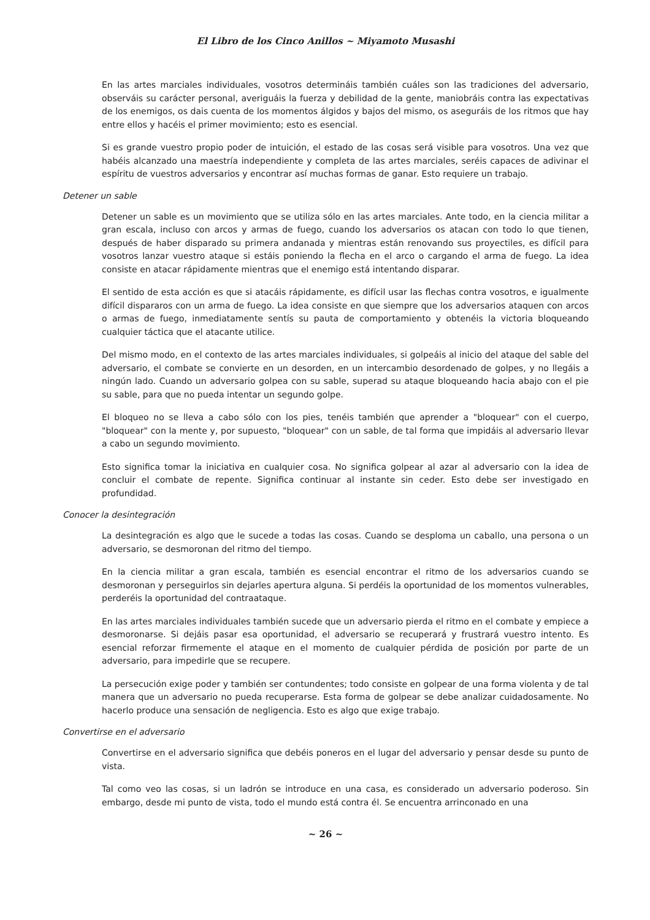El Libro de los Cinco Anillos ~ Miyamoto Musashi
En las artes marciales individuales, vosotros determináis también cuáles son las tradiciones del adversario, observáis su carácter personal, averiguáis la fuerza y debilidad de la gente, maniobráis contra las expectativas de los enemigos, os dais cuenta de los momentos álgidos y bajos del mismo, os aseguráis de los ritmos que hay entre ellos y hacéis el primer movimiento; esto es esencial.
Si es grande vuestro propio poder de intuición, el estado de las cosas será visible para vosotros. Una vez que habéis alcanzado una maestría independiente y completa de las artes marciales, seréis capaces de adivinar el espíritu de vuestros adversarios y encontrar así muchas formas de ganar. Esto requiere un trabajo.
Detener un sable
Detener un sable es un movimiento que se utiliza sólo en las artes marciales. Ante todo, en la ciencia militar a gran escala, incluso con arcos y armas de fuego, cuando los adversarios os atacan con todo lo que tienen, después de haber disparado su primera andanada y mientras están renovando sus proyectiles, es difícil para vosotros lanzar vuestro ataque si estáis poniendo la flecha en el arco o cargando el arma de fuego. La idea consiste en atacar rápidamente mientras que el enemigo está intentando disparar.
El sentido de esta acción es que si atacáis rápidamente, es difícil usar las flechas contra vosotros, e igualmente difícil dispararos con un arma de fuego. La idea consiste en que siempre que los adversarios ataquen con arcos o armas de fuego, inmediatamente sentís su pauta de comportamiento y obtenéis la victoria bloqueando cualquier táctica que el atacante utilice.
Del mismo modo, en el contexto de las artes marciales individuales, si golpeáis al inicio del ataque del sable del adversario, el combate se convierte en un desorden, en un intercambio desordenado de golpes, y no llegáis a ningún lado. Cuando un adversario golpea con su sable, superad su ataque bloqueando hacia abajo con el pie su sable, para que no pueda intentar un segundo golpe.
El bloqueo no se lleva a cabo sólo con los pies, tenéis también que aprender a "bloquear" con el cuerpo, "bloquear" con la mente y, por supuesto, "bloquear" con un sable, de tal forma que impidáis al adversario llevar a cabo un segundo movimiento.
Esto significa tomar la iniciativa en cualquier cosa. No significa golpear al azar al adversario con la idea de concluir el combate de repente. Significa continuar al instante sin ceder. Esto debe ser investigado en profundidad.
Conocer la desintegración
La desintegración es algo que le sucede a todas las cosas. Cuando se desploma un caballo, una persona o un adversario, se desmoronan del ritmo del tiempo.
En la ciencia militar a gran escala, también es esencial encontrar el ritmo de los adversarios cuando se desmoronan y perseguirlos sin dejarles apertura alguna. Si perdéis la oportunidad de los momentos vulnerables, perderéis la oportunidad del contraataque.
En las artes marciales individuales también sucede que un adversario pierda el ritmo en el combate y empiece a desmoronarse. Si dejáis pasar esa oportunidad, el adversario se recuperará y frustrará vuestro intento. Es esencial reforzar firmemente el ataque en el momento de cualquier pérdida de posición por parte de un adversario, para impedirle que se recupere.
La persecución exige poder y también ser contundentes; todo consiste en golpear de una forma violenta y de tal manera que un adversario no pueda recuperarse. Esta forma de golpear se debe analizar cuidadosamente. No hacerlo produce una sensación de negligencia. Esto es algo que exige trabajo.
Convertirse en el adversario
Convertirse en el adversario significa que debéis poneros en el lugar del adversario y pensar desde su punto de vista.
Tal como veo las cosas, si un ladrón se introduce en una casa, es considerado un adversario poderoso. Sin embargo, desde mi punto de vista, todo el mundo está contra él. Se encuentra arrinconado en una
~ 26 ~